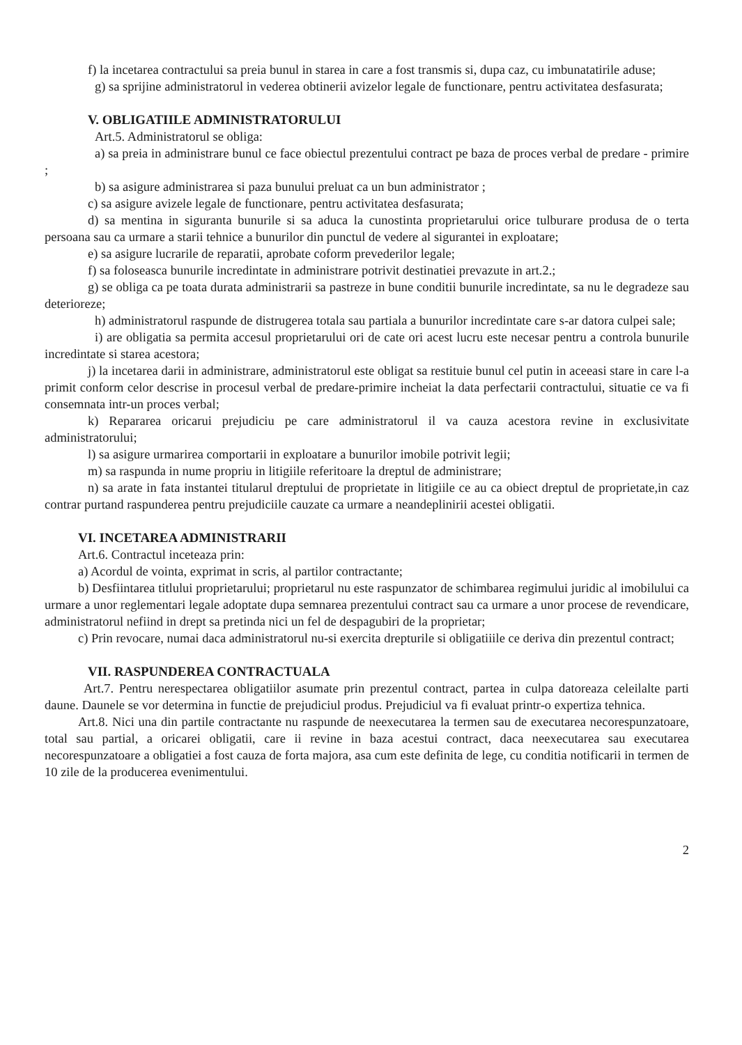f) la incetarea contractului sa preia bunul in starea in care a fost transmis si, dupa caz, cu imbunatatirile aduse;
g) sa sprijine administratorul in vederea obtinerii avizelor legale de functionare, pentru activitatea desfasurata;
V. OBLIGATIILE ADMINISTRATORULUI
Art.5. Administratorul se obliga:
a) sa preia in administrare bunul ce face obiectul prezentului contract pe baza de proces verbal de predare - primire ;
b) sa asigure administrarea si paza bunului preluat ca un bun administrator ;
c) sa asigure avizele legale de functionare, pentru activitatea desfasurata;
d) sa mentina in siguranta bunurile si sa aduca la cunostinta proprietarului orice tulburare produsa de o terta persoana sau ca urmare a starii tehnice a bunurilor din punctul de vedere al sigurantei in exploatare;
e) sa asigure lucrarile de reparatii, aprobate coform prevederilor legale;
f) sa foloseasca bunurile incredintate in administrare potrivit destinatiei prevazute in art.2.;
g) se obliga ca pe toata durata administrarii sa pastreze in bune conditii bunurile incredintate, sa nu le degradeze sau deterioreze;
h) administratorul raspunde de distrugerea totala sau partiala a bunurilor incredintate care s-ar datora culpei sale;
i) are obligatia sa permita accesul proprietarului ori de cate ori acest lucru este necesar pentru a controla bunurile incredintate si starea acestora;
j) la incetarea darii in administrare, administratorul este obligat sa restituie bunul cel putin in aceeasi stare in care l-a primit conform celor descrise in procesul verbal de predare-primire incheiat la data perfectarii contractului, situatie ce va fi consemnata intr-un proces verbal;
k) Repararea oricarui prejudiciu pe care administratorul il va cauza acestora revine in exclusivitate administratorului;
l) sa asigure urmarirea comportarii in exploatare a bunurilor imobile potrivit legii;
m) sa raspunda in nume propriu in litigiile referitoare la dreptul de administrare;
n) sa arate in fata instantei titularul dreptului de proprietate in litigiile ce au ca obiect dreptul de proprietate,in caz contrar purtand raspunderea pentru prejudiciile cauzate ca urmare a neandeplinirii acestei obligatii.
VI. INCETAREA ADMINISTRARII
Art.6. Contractul inceteaza prin:
a) Acordul de vointa, exprimat in scris, al partilor contractante;
b) Desfiintarea titlului proprietarului; proprietarul nu este raspunzator de schimbarea regimului juridic al imobilului ca urmare a unor reglementari legale adoptate dupa semnarea prezentului contract sau ca urmare a unor procese de revendicare, administratorul nefiind in drept sa pretinda nici un fel de despagubiri de la proprietar;
c) Prin revocare, numai daca administratorul nu-si exercita drepturile si obligatiiile ce deriva din prezentul contract;
VII. RASPUNDEREA CONTRACTUALA
Art.7. Pentru nerespectarea obligatiilor asumate prin prezentul contract, partea in culpa datoreaza celeilalte parti daune. Daunele se vor determina in functie de prejudiciul produs. Prejudiciul va fi evaluat printr-o expertiza tehnica.
Art.8. Nici una din partile contractante nu raspunde de neexecutarea la termen sau de executarea necorespunzatoare, total sau partial, a oricarei obligatii, care ii revine in baza acestui contract, daca neexecutarea sau executarea necorespunzatoare a obligatiei a fost cauza de forta majora, asa cum este definita de lege, cu conditia notificarii in termen de 10 zile de la producerea evenimentului.
2